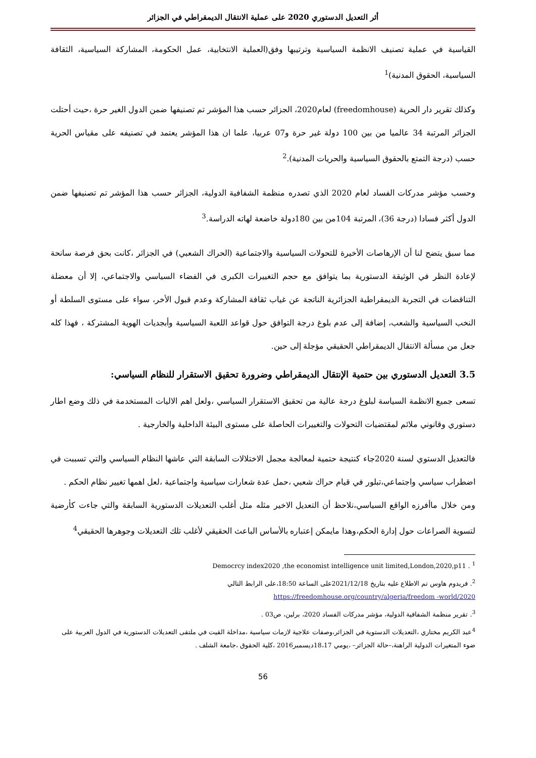أثر التعديل الدستوري 2020 على عملية الانتقال الديمقراطي في الجزائر
القياسية في عملية تصنيف الانظمة السياسية وترتيبها وفق(العملية الانتخابية، عمل الحكومة، المشاركة السياسية، الثقافة السياسية، الحقوق المدنية)<sup>1</sup>
وكذلك تقرير دار الحرية (freedomhouse) لعام2020، الجزائر حسب هذا المؤشر تم تصنيفها ضمن الدول الغير حرة ،حيث أحتلت الجزائر المرتبة 34 عالميا من بين 100 دولة غير حرة و07 عربيا، علما ان هذا المؤشر يعتمد في تصنيفه على مقياس الحرية حسب (درجة التمتع بالحقوق السياسية والحريات المدنية).<sup>2</sup>
وحسب مؤشر مدركات الفساد لعام 2020 الذي تصدره منظمة الشفافية الدولية، الجزائر حسب هذا المؤشر تم تصنيفها ضمن الدول أكثر فسادا (درجة 36)، المرتبة 104من بين 180دولة خاضعة لهاته الدراسة.<sup>3</sup>
مما سبق يتضح لنا أن الإرهاصات الأخيرة للتحولات السياسية والاجتماعية (الحراك الشعبي) في الجزائر ،كانت بحق فرصة سانحة لإعادة النظر في الوثيقة الدستورية بما يتوافق مع حجم التغييرات الكبرى في الفضاء السياسي والاجتماعي، إلا أن معضلة التناقضات في التجربة الديمقراطية الجزائرية الناتجة عن غياب ثقافة المشاركة وعدم قبول الأخر، سواء على مستوى السلطة أو النخب السياسية والشعب، إضافة إلى عدم بلوغ درجة التوافق حول قواعد اللعبة السياسية وأبجديات الهوية المشتركة ، فهذا كله جعل من مسألة الانتقال الديمقراطي الحقيقي مؤجلة إلى حين.
3.5 التعديل الدستوري بين حتمية الإنتقال الديمقراطي وضرورة تحقيق الاستقرار للنظام السياسي:
تسعى جميع الانظمة السياسة لبلوغ درجة عالية من تحقيق الاستقرار السياسي ،ولعل اهم الاليات المستخدمة في ذلك وضع اطار دستوري وقانوني ملائم لمقتضيات التحولات والتغييرات الحاصلة على مستوى البيئة الداخلية والخارجية .
فالتعديل الدستوي لسنة 2020جاء كنتيجة حتمية لمعالجة مجمل الاختلالات السابقة التي عاشها النظام السياسي والتي تسببت في اضطراب سياسي واجتماعي،تبلور في قيام حراك شعبي ،حمل عدة شعارات سياسية واجتماعية ،لعل اهمها تغيير نظام الحكم .
ومن خلال ماأفرزه الواقع السياسي،نلاحظ أن التعديل الاخير مثله مثل أغلب التعديلات الدستورية السابقة والتي جاءت كأرضية لتسوية الصراعات حول إدارة الحكم،وهذا مايمكن إعتباره بالأساس الباعث الحقيقي لأغلب تلك التعديلات وجوهرها الحقيقي<sup>4</sup>
Democrcy index2020 ,the economist intelligence unit limited,London,2020,p11 . <sup>1</sup>
<sup>2</sup>. فريدوم هاوس تم الاطلاع عليه بتاريخ 2021/12/18على الساعة 18:50،على الرابط التالي
https://freedomhouse.org/country/algeria/freedom -world/2020
<sup>3</sup>. تقرير منظمة الشفافية الدولية، مؤشر مدركات الفساد 2020، برلين، ص03 .
<sup>4</sup> عبد الكريم مختاري ،التعديلات الدستوية في الجزائر،وصفات علاجية لازمات سياسية ،مداخلة القيت في ملتقى التعديلات الدستورية في الدول العربية على ضوء المتغيرات الدولية الراهنة،–حالة الجزائر– ،يومي 18،17ديسمبر2016 ،كلية الحقوق ،جامعة الشلف .
56